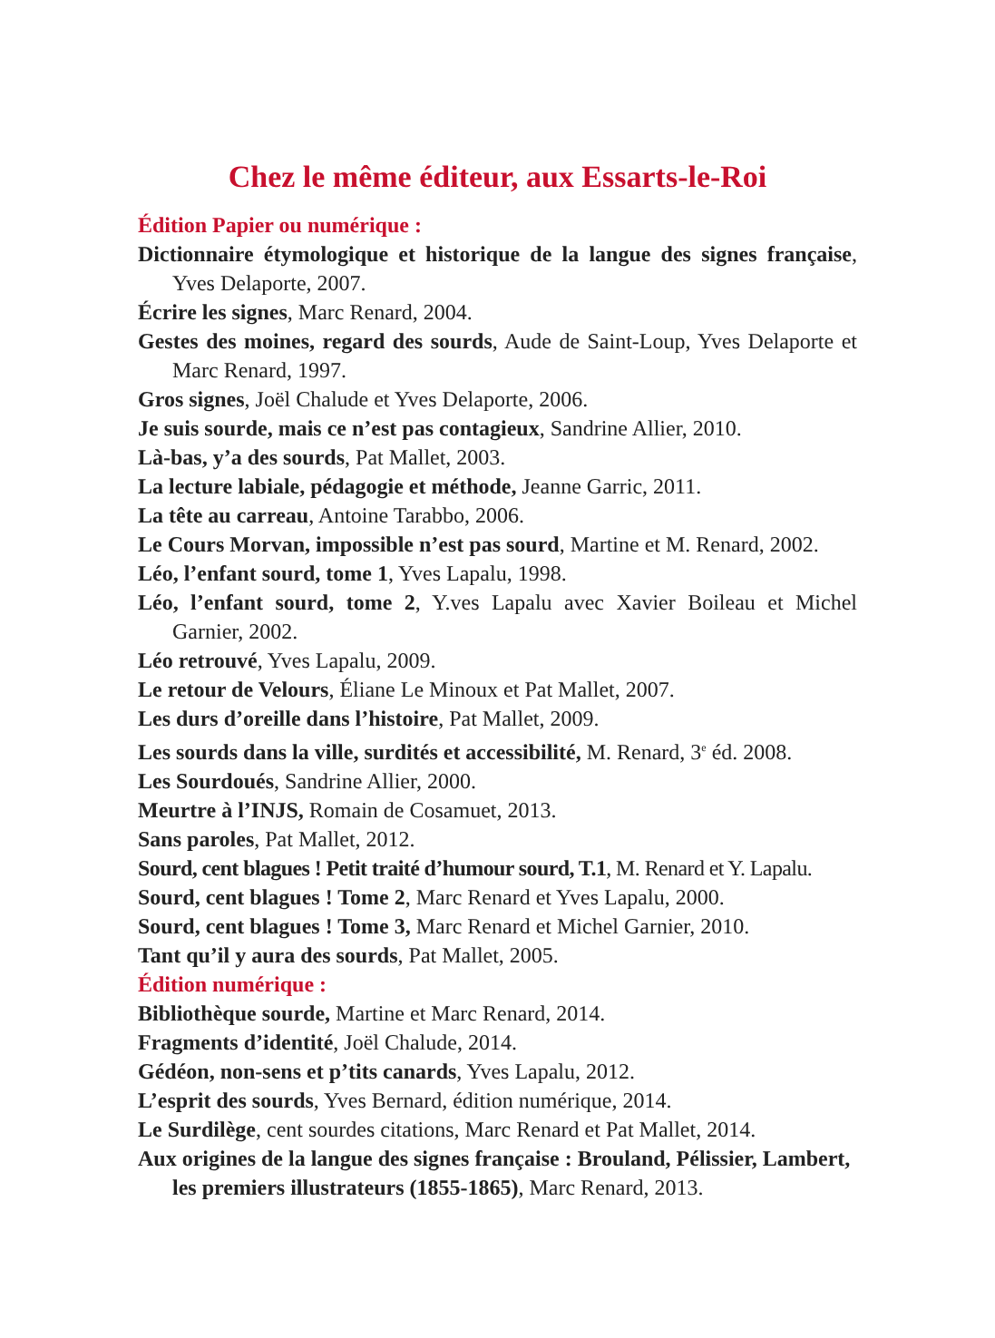Chez le même éditeur, aux Essarts-le-Roi
Édition Papier ou numérique :
Dictionnaire étymologique et historique de la langue des signes française, Yves Delaporte, 2007.
Écrire les signes, Marc Renard, 2004.
Gestes des moines, regard des sourds, Aude de Saint-Loup, Yves Delaporte et Marc Renard, 1997.
Gros signes, Joël Chalude et Yves Delaporte, 2006.
Je suis sourde, mais ce n’est pas contagieux, Sandrine Allier, 2010.
Là-bas, y’a des sourds, Pat Mallet, 2003.
La lecture labiale, pédagogie et méthode, Jeanne Garric, 2011.
La tête au carreau, Antoine Tarabbo, 2006.
Le Cours Morvan, impossible n’est pas sourd, Martine et M. Renard, 2002.
Léo, l’enfant sourd, tome 1, Yves Lapalu, 1998.
Léo, l’enfant sourd, tome 2, Y.ves Lapalu avec Xavier Boileau et Michel Garnier, 2002.
Léo retrouvé, Yves Lapalu, 2009.
Le retour de Velours, Éliane Le Minoux et Pat Mallet, 2007.
Les durs d’oreille dans l’histoire, Pat Mallet, 2009.
Les sourds dans la ville, surdités et accessibilité, M. Renard, 3<sup>e</sup> éd. 2008.
Les Sourdoués, Sandrine Allier, 2000.
Meurtre à l’INJS, Romain de Cosamuet, 2013.
Sans paroles, Pat Mallet, 2012.
Sourd, cent blagues ! Petit traité d’humour sourd, T.1, M. Renard et Y. Lapalu.
Sourd, cent blagues ! Tome 2, Marc Renard et Yves Lapalu, 2000.
Sourd, cent blagues ! Tome 3, Marc Renard et Michel Garnier, 2010.
Tant qu’il y aura des sourds, Pat Mallet, 2005.
Édition numérique :
Bibliothèque sourde, Martine et Marc Renard, 2014.
Fragments d’identité, Joël Chalude, 2014.
Gédéon, non-sens et p’tits canards, Yves Lapalu, 2012.
L’esprit des sourds, Yves Bernard, édition numérique, 2014.
Le Surdilège, cent sourdes citations, Marc Renard et Pat Mallet, 2014.
Aux origines de la langue des signes française : Brouland, Pélissier, Lambert, les premiers illustrateurs (1855-1865), Marc Renard, 2013.